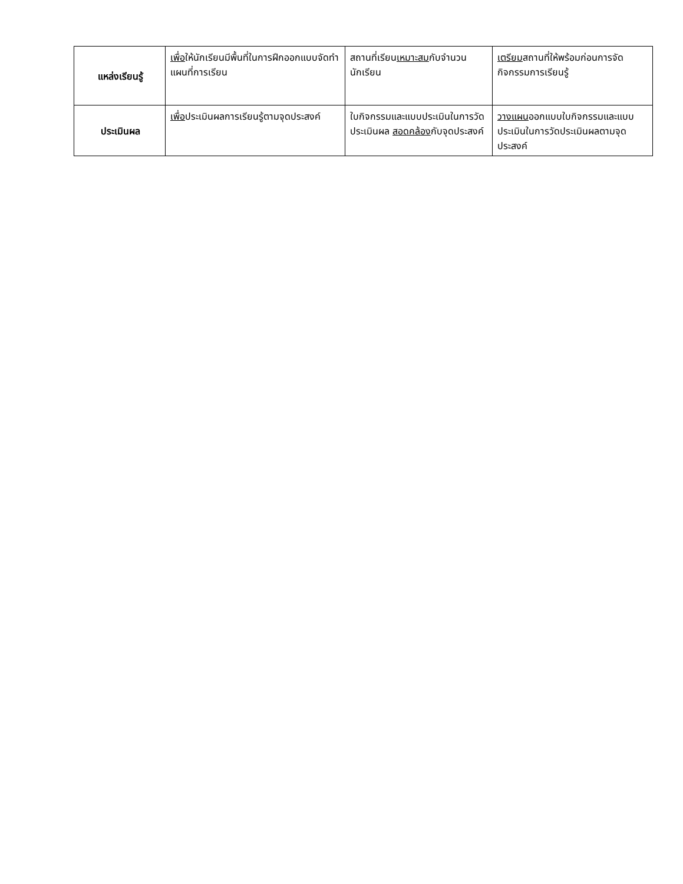| แหล่งเรียนรู้ | เพื่อ ให้นักเรียนมีพื้นที่ในการฝึกออกแบบจัดทำแผนที่การเรียน | สถานที่เรียน เหมาะสม กับจำนวนนักเรียน | เตรียม สถานที่ให้พร้อมก่อนการจัดกิจกรรมการเรียนรู้ |
| ประเมินผล | เพื่อ ประเมินผลการเรียนรู้ตามจุดประสงค์ | ใบกิจกรรมและแบบประเมินในการวัดประเมินผล สอดคล้อง กับจุดประสงค์ | วางแผน ออกแบบใบกิจกรรมและแบบประเมินในการวัดประเมินผลตามจุดประสงค์ |